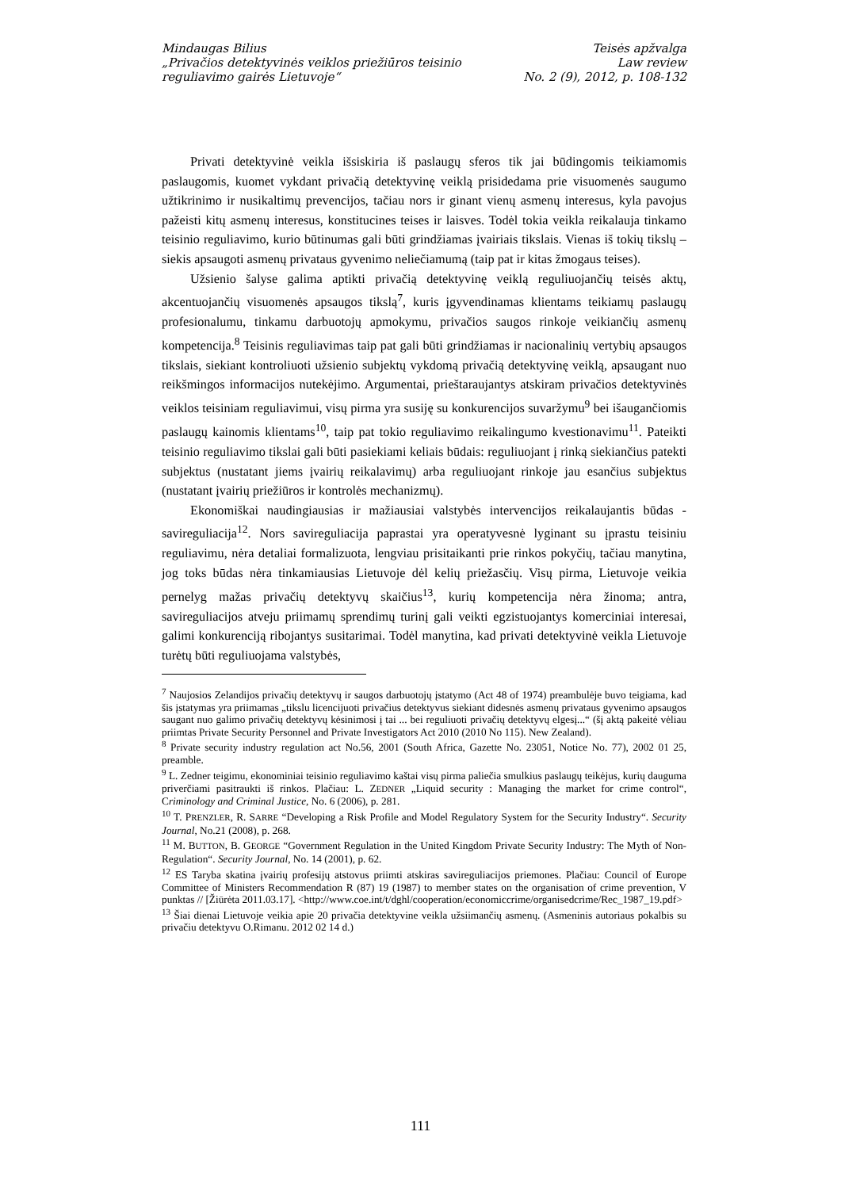Mindaugas Bilius
„Privačios detektyvinės veiklos priežiūros teisinio
reguliavimo gairės Lietuvoje“
Teisės apžvalga
Law review
No. 2 (9), 2012, p. 108-132
Privati detektyvinė veikla išsiskiria iš paslaugų sferos tik jai būdingomis teikiamomis paslaugomis, kuomet vykdant privačią detektyvinę veiklą prisidedama prie visuomenės saugumo užtikrinimo ir nusikaltimų prevencijos, tačiau nors ir ginant vienų asmenų interesus, kyla pavojus pažeisti kitų asmenų interesus, konstitucines teises ir laisves. Todėl tokia veikla reikalauja tinkamo teisinio reguliavimo, kurio būtinumas gali būti grindžiamas įvairiais tikslais. Vienas iš tokių tikslų – siekis apsaugoti asmenų privataus gyvenimo neliečiamumą (taip pat ir kitas žmogaus teises).
Užsienio šalyse galima aptikti privačią detektyvinę veiklą reguliuojančių teisės aktų, akcentuojančių visuomenės apsaugos tikslą<sup>7</sup>, kuris įgyvendinamas klientams teikiamų paslaugų profesionalumu, tinkamu darbuotojų apmokymu, privačios saugos rinkoje veikiančių asmenų kompetencija.<sup>8</sup> Teisinis reguliavimas taip pat gali būti grindžiamas ir nacionalinių vertybių apsaugos tikslais, siekiant kontroliuoti užsienio subjektų vykdomą privačią detektyvinę veiklą, apsaugant nuo reikšmingos informacijos nutekėjimo. Argumentai, prieštaraujantys atskiram privačios detektyvinės veiklos teisiniam reguliavimui, visų pirma yra susiję su konkurencijos suvaržymu<sup>9</sup> bei išaugančiomis paslaugų kainomis klientams<sup>10</sup>, taip pat tokio reguliavimo reikalingumo kvestionavimu<sup>11</sup>. Pateikti teisinio reguliavimo tikslai gali būti pasiekiami keliais būdais: reguliuojant į rinką siekiančius patekti subjektus (nustatant jiems įvairių reikalavimų) arba reguliuojant rinkoje jau esančius subjektus (nustatant įvairių priežiūros ir kontrolės mechanizmų).
Ekonomiškai naudingiausias ir mažiausiai valstybės intervencijos reikalaujantis būdas - savireguliacija<sup>12</sup>. Nors savireguliacija paprastai yra operatyvesnė lyginant su įprastu teisiniu reguliavimu, nėra detaliai formalizuota, lengviau prisitaikanti prie rinkos pokyčių, tačiau manytina, jog toks būdas nėra tinkamiausias Lietuvoje dėl kelių priežasčių. Visų pirma, Lietuvoje veikia pernelyg mažas privačių detektyvų skaičius<sup>13</sup>, kurių kompetencija nėra žinoma; antra, savireguliacijos atveju priimamų sprendimų turinį gali veikti egzistuojantys komerciniai interesai, galimi konkurenciją ribojantys susitarimai. Todėl manytina, kad privati detektyvinė veikla Lietuvoje turėtų būti reguliuojama valstybės,
<sup>7</sup> Naujosios Zelandijos privačių detektyvų ir saugos darbuotojų įstatymo (Act 48 of 1974) preambulėje buvo teigiama, kad šis įstatymas yra priimamas „tikslu licencijuoti privačius detektyvus siekiant didesnės asmenų privataus gyvenimo apsaugos saugant nuo galimo privačių detektyvų kėsinimosi į tai ... bei reguliuoti privačių detektyvų elgesį...“ (šį aktą pakeitė vėliau priimtas Private Security Personnel and Private Investigators Act 2010 (2010 No 115). New Zealand).
<sup>8</sup> Private security industry regulation act No.56, 2001 (South Africa, Gazette No. 23051, Notice No. 77), 2002 01 25, preamble.
<sup>9</sup> L. Zedner teigimu, ekonominiai teisinio reguliavimo kaštai visų pirma paliečia smulkius paslaugų teikėjus, kurių dauguma priverčiami pasitraukti iš rinkos. Plačiau: L. ZEDNER „Liquid security : Managing the market for crime control“, Criminology and Criminal Justice, No. 6 (2006), p. 281.
<sup>10</sup> T. PRENZLER, R. SARRE “Developing a Risk Profile and Model Regulatory System for the Security Industry“. Security Journal, No.21 (2008), p. 268.
<sup>11</sup> M. BUTTON, B. GEORGE “Government Regulation in the United Kingdom Private Security Industry: The Myth of Non-Regulation“. Security Journal, No. 14 (2001), p. 62.
<sup>12</sup> ES Taryba skatina įvairių profesijų atstovus priimti atskiras savireguliacijos priemones. Plačiau: Council of Europe Committee of Ministers Recommendation R (87) 19 (1987) to member states on the organisation of crime prevention, V punktas // [Žiūrėta 2011.03.17]. <http://www.coe.int/t/dghl/cooperation/economiccrime/organisedcrime/Rec_1987_19.pdf>
<sup>13</sup> Šiai dienai Lietuvoje veikia apie 20 privačia detektyvine veikla užsiimančių asmenų. (Asmeninis autoriaus pokalbis su privačiu detektyvu O.Rimanu. 2012 02 14 d.)
111